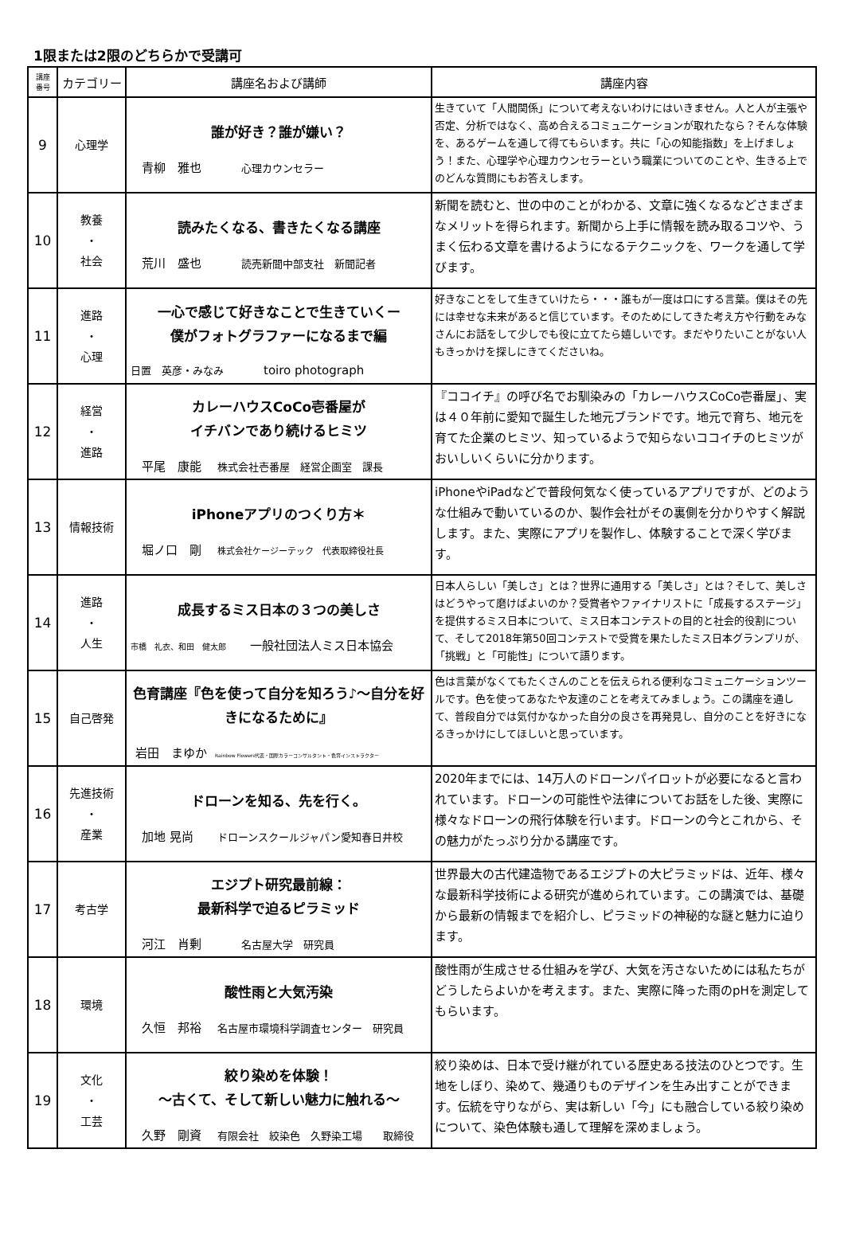1限または2限のどちらかで受講可
| 講座 番号 | カテゴリー | 講座名および講師 | 講座内容 |
| --- | --- | --- | --- |
| 9 | 心理学 | 誰が好き？誰が嫌い？ 青柳 雅也 心理カウンセラー | 生きていて「人間関係」について考えないわけにはいきません。人と人が主張や否定、分析ではなく、高め合えるコミュニケーションが取れたなら？そんな体験を、あるゲームを通して得てもらいます。共に「心の知能指数」を上げましょう！また、心理学や心理カウンセラーという職業についてのことや、生きる上でのどんな質問にもお答えします。 |
| 10 | 教養 ・ 社会 | 読みたくなる、書きたくなる講座 荒川 盛也 読売新聞中部支社 新聞記者 | 新聞を読むと、世の中のことがわかる、文章に強くなるなどさまざまなメリットを得られます。新聞から上手に情報を読み取るコツや、うまく伝わる文章を書けるようになるテクニックを、ワークを通して学びます。 |
| 11 | 進路 ・ 心理 | 一心で感じて好きなことで生きていくー 僕がフォトグラファーになるまで編 日置 英彦・みなみ toiro photograph | 好きなことをして生きていけたら・・・誰もが一度は口にする言葉。僕はその先には幸せな未来があると信じています。そのためにしてきた考え方や行動をみなさんにお話をして少しでも役に立てたら嬉しいです。まだやりたいことがない人もきっかけを探しにきてくださいね。 |
| 12 | 経営 ・ 進路 | カレーハウスCoCo壱番屋が イチバンであり続けるヒミツ 平尾 康能 株式会社壱番屋 経営企画室 課長 | 『ココイチ』の呼び名でお馴染みの「カレーハウスCoCo壱番屋」、実は４０年前に愛知で誕生した地元ブランドです。地元で育ち、地元を育てた企業のヒミツ、知っているようで知らないココイチのヒミツがおいしいくらいに分かります。 |
| 13 | 情報技術 | iPhoneアプリのつくり方＊ 堀ノ口 剛 株式会社ケージーテック 代表取締役社長 | iPhoneやiPadなどで普段何気なく使っているアプリですが、どのような仕組みで動いているのか、製作会社がその裏側を分かりやすく解説します。また、実際にアプリを製作し、体験することで深く学びます。 |
| 14 | 進路 ・ 人生 | 成長するミス日本の３つの美しさ 市橋 礼衣、和田 健太郎 一般社団法人ミス日本協会 | 日本人らしい「美しさ」とは？世界に通用する「美しさ」とは？そして、美しさはどうやって磨けばよいのか？受賞者やファイナリストに「成長するステージ」を提供するミス日本について、ミス日本コンテストの目的と社会的役割について、そして2018年第50回コンテストで受賞を果たしたミス日本グランプリが、「挑戦」と「可能性」について語ります。 |
| 15 | 自己啓発 | 色育講座『色を使って自分を知ろう♪〜自分を好きになるために』 岩田 まゆか Rainbow Flowers代表・国際カラーコンサルタント・色育インストラクター | 色は言葉がなくてもたくさんのことを伝えられる便利なコミュニケーションツールです。色を使ってあなたや友達のことを考えてみましょう。この講座を通して、普段自分では気付かなかった自分の良さを再発見し、自分のことを好きになるきっかけにしてほしいと思っています。 |
| 16 | 先進技術 ・ 産業 | ドローンを知る、先を行く。 加地 晃尚 ドローンスクールジャパン愛知春日井校 | 2020年までには、14万人のドローンパイロットが必要になると言われています。ドローンの可能性や法律についてお話をした後、実際に様々なドローンの飛行体験を行います。ドローンの今とこれから、その魅力がたっぷり分かる講座です。 |
| 17 | 考古学 | エジプト研究最前線： 最新科学で迫るピラミッド 河江 肖剰 名古屋大学 研究員 | 世界最大の古代建造物であるエジプトの大ピラミッドは、近年、様々な最新科学技術による研究が進められています。この講演では、基礎から最新の情報までを紹介し、ピラミッドの神秘的な謎と魅力に迫ります。 |
| 18 | 環境 | 酸性雨と大気汚染 久恒 邦裕 名古屋市環境科学調査センター 研究員 | 酸性雨が生成させる仕組みを学び、大気を汚さないためには私たちがどうしたらよいかを考えます。また、実際に降った雨のpHを測定してもらいます。 |
| 19 | 文化 ・ 工芸 | 絞り染めを体験！ 〜古くて、そして新しい魅力に触れる〜 久野 剛資 有限会社 絞染色 久野染工場 取締役 | 絞り染めは、日本で受け継がれている歴史ある技法のひとつです。生地をしぼり、染めて、幾通りものデザインを生み出すことができます。伝統を守りながら、実は新しい「今」にも融合している絞り染めについて、染色体験も通して理解を深めましょう。 |